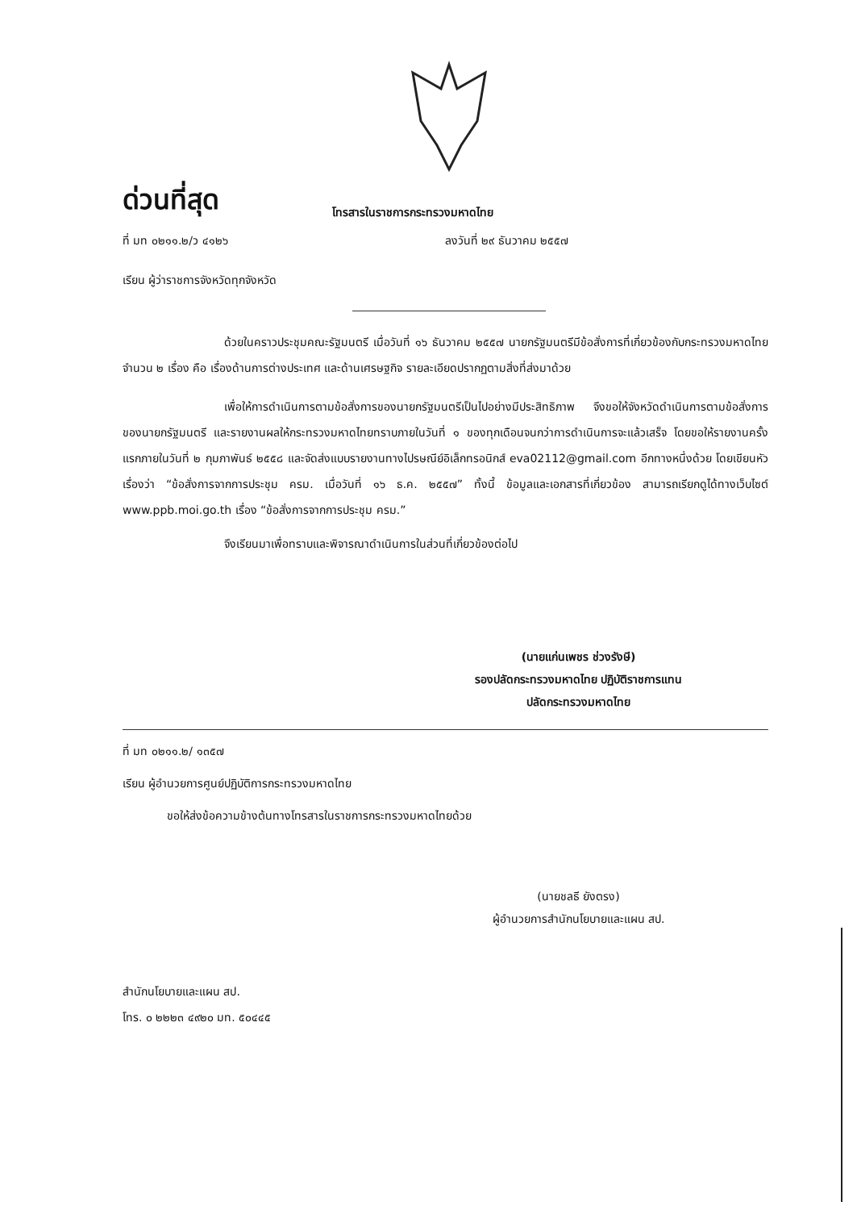ด่วนที่สุด
โทรสารในราชการกระทรวงมหาดไทย
ที่ มท ๐๒๑๑.๒/ว ๔๑๒๖
ลงวันที่ ๒๙ ธันวาคม ๒๕๕๗
เรียน ผู้ว่าราชการจังหวัดทุกจังหวัด
ด้วยในคราวประชุมคณะรัฐมนตรี เมื่อวันที่ ๑๖ ธันวาคม ๒๕๕๗ นายกรัฐมนตรีมีข้อสั่งการที่เกี่ยวข้องกับกระทรวงมหาดไทย จำนวน ๒ เรื่อง คือ เรื่องด้านการต่างประเทศ และด้านเศรษฐกิจ รายละเอียดปรากฏตามสิ่งที่ส่งมาด้วย
เพื่อให้การดำเนินการตามข้อสั่งการของนายกรัฐมนตรีเป็นไปอย่างมีประสิทธิภาพ จึงขอให้จังหวัดดำเนินการตามข้อสั่งการของนายกรัฐมนตรี และรายงานผลให้กระทรวงมหาดไทยทราบภายในวันที่ ๑ ของทุกเดือนจนกว่าการดำเนินการจะแล้วเสร็จ โดยขอให้รายงานครั้งแรกภายในวันที่ ๒ กุมภาพันธ์ ๒๕๕๘ และจัดส่งแบบรายงานทางไปรษณีย์อิเล็กทรอนิกส์ eva02112@gmail.com อีกทางหนึ่งด้วย โดยเขียนหัวเรื่องว่า “ข้อสั่งการจากการประชุม ครม. เมื่อวันที่ ๑๖ ธ.ค. ๒๕๕๗” ทั้งนี้ ข้อมูลและเอกสารที่เกี่ยวข้อง สามารถเรียกดูได้ทางเว็บไซต์ www.ppb.moi.go.th เรื่อง “ข้อสั่งการจากการประชุม ครม.”
จึงเรียนมาเพื่อทราบและพิจารณาดำเนินการในส่วนที่เกี่ยวข้องต่อไป
(นายแก่นเพชร ช่วงรังษี)
รองปลัดกระทรวงมหาดไทย ปฏิบัติราชการแทน
ปลัดกระทรวงมหาดไทย
ที่ มท ๐๒๑๑.๒/ ๑๓๕๗
เรียน ผู้อำนวยการศูนย์ปฏิบัติการกระทรวงมหาดไทย
ขอให้ส่งข้อความข้างต้นทางโทรสารในราชการกระทรวงมหาดไทยด้วย
(นายชลธี ยังตรง)
ผู้อำนวยการสำนักนโยบายและแผน สป.
สำนักนโยบายและแผน สป.
โทร. ๐ ๒๒๒๓ ๔๙๒๐ มท. ๕๐๔๔๕